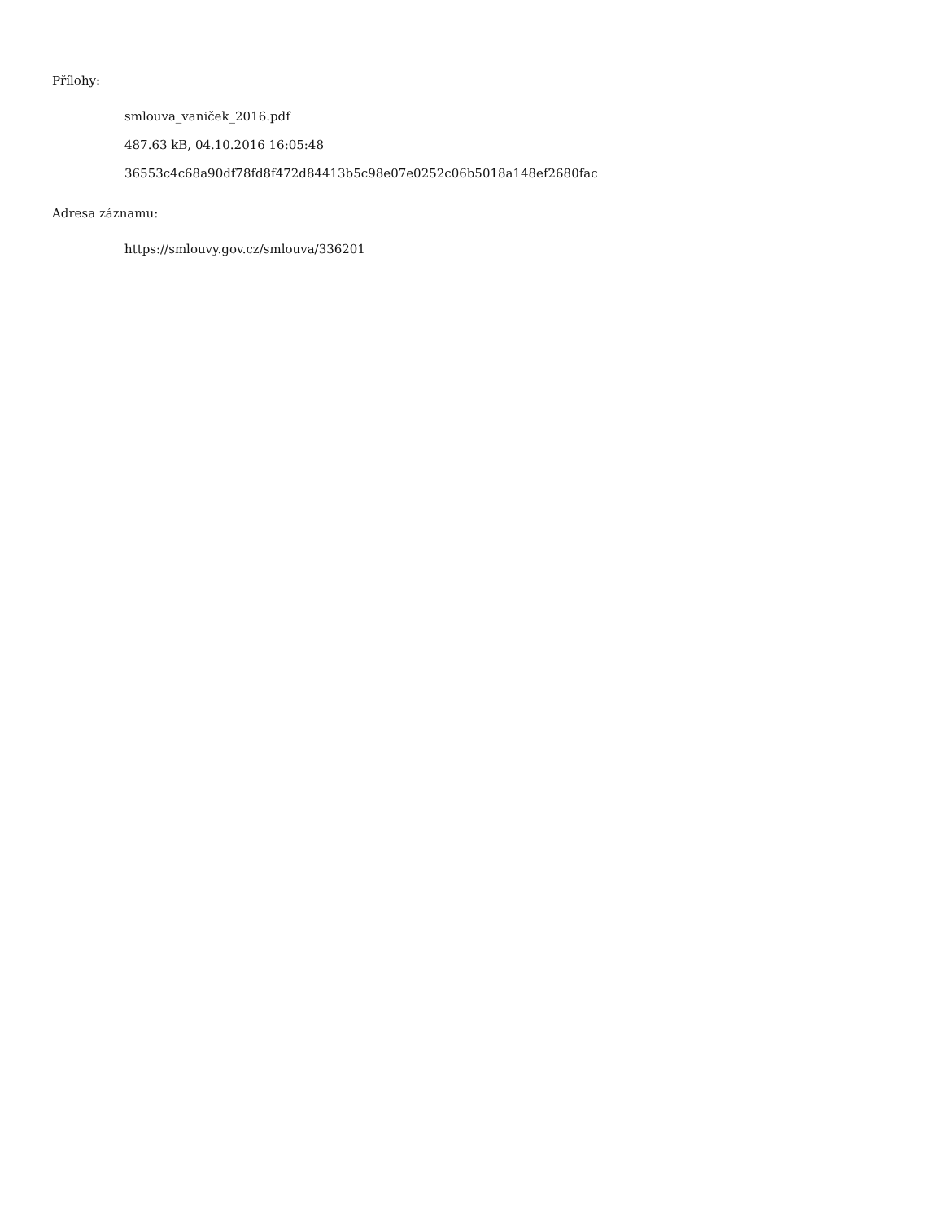Přílohy:
smlouva_vaniček_2016.pdf
487.63 kB, 04.10.2016 16:05:48
36553c4c68a90df78fd8f472d84413b5c98e07e0252c06b5018a148ef2680fac
Adresa záznamu:
https://smlouvy.gov.cz/smlouva/336201